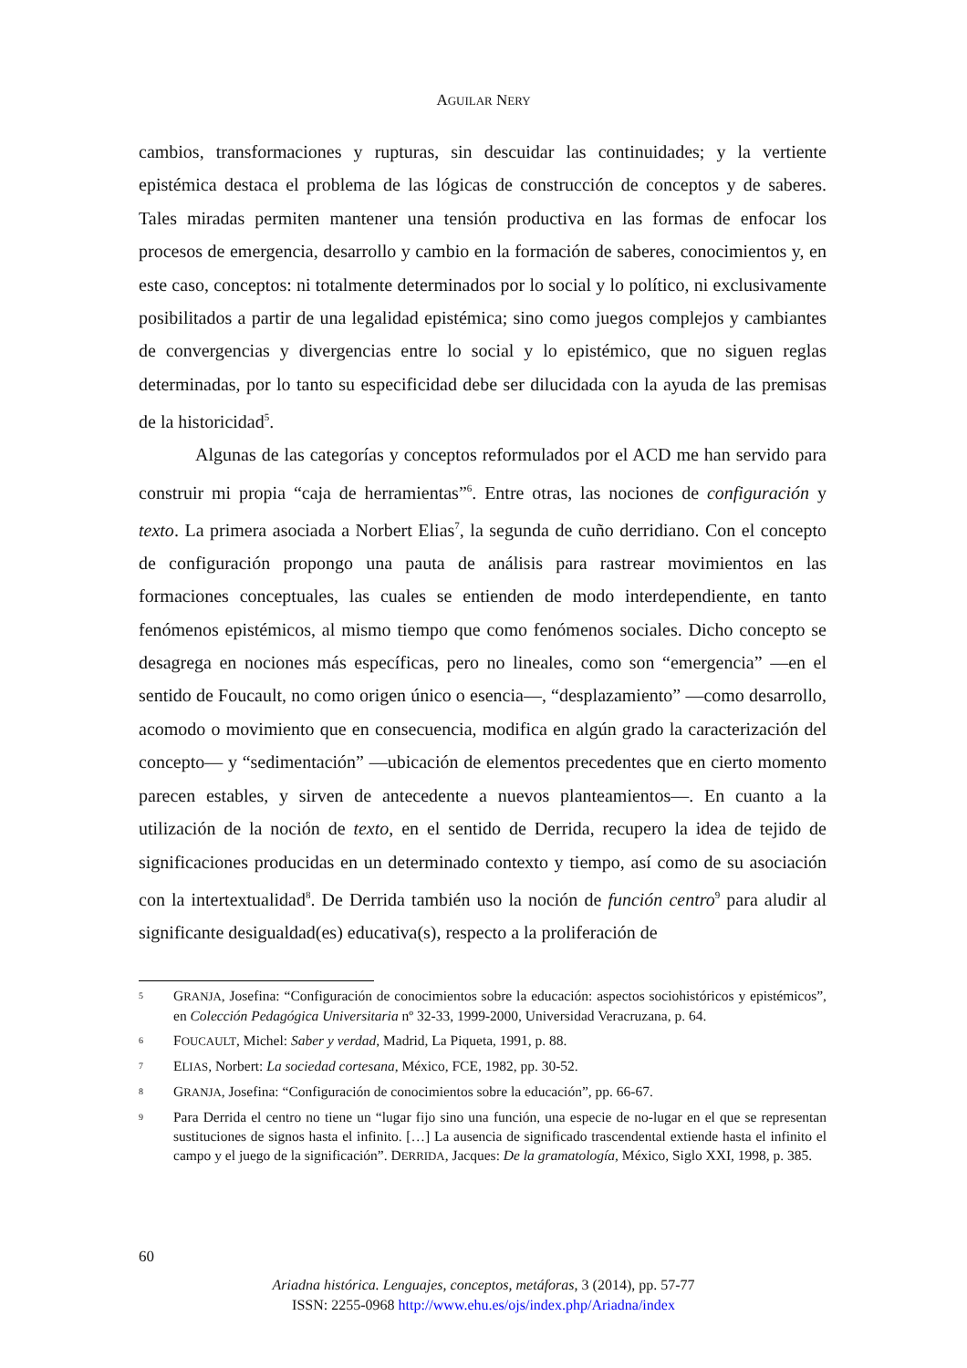AGUILAR NERY
cambios, transformaciones y rupturas, sin descuidar las continuidades; y la vertiente epistémica destaca el problema de las lógicas de construcción de conceptos y de saberes. Tales miradas permiten mantener una tensión productiva en las formas de enfocar los procesos de emergencia, desarrollo y cambio en la formación de saberes, conocimientos y, en este caso, conceptos: ni totalmente determinados por lo social y lo político, ni exclusivamente posibilitados a partir de una legalidad epistémica; sino como juegos complejos y cambiantes de convergencias y divergencias entre lo social y lo epistémico, que no siguen reglas determinadas, por lo tanto su especificidad debe ser dilucidada con la ayuda de las premisas de la historicidad<sup>5</sup>.
Algunas de las categorías y conceptos reformulados por el ACD me han servido para construir mi propia “caja de herramientas”<sup>6</sup>. Entre otras, las nociones de configuración y texto. La primera asociada a Norbert Elias<sup>7</sup>, la segunda de cuño derridiano. Con el concepto de configuración propongo una pauta de análisis para rastrear movimientos en las formaciones conceptuales, las cuales se entienden de modo interdependiente, en tanto fenómenos epistémicos, al mismo tiempo que como fenómenos sociales. Dicho concepto se desagrega en nociones más específicas, pero no lineales, como son “emergencia” —en el sentido de Foucault, no como origen único o esencia—, “desplazamiento” —como desarrollo, acomodo o movimiento que en consecuencia, modifica en algún grado la caracterización del concepto— y “sedimentación” —ubicación de elementos precedentes que en cierto momento parecen estables, y sirven de antecedente a nuevos planteamientos—. En cuanto a la utilización de la noción de texto, en el sentido de Derrida, recupero la idea de tejido de significaciones producidas en un determinado contexto y tiempo, así como de su asociación con la intertextualidad<sup>8</sup>. De Derrida también uso la noción de función centro<sup>9</sup> para aludir al significante desigualdad(es) educativa(s), respecto a la proliferación de
5 GRANJA, Josefina: “Configuración de conocimientos sobre la educación: aspectos sociohistóricos y epistémicos”, en Colección Pedagógica Universitaria nº 32-33, 1999-2000, Universidad Veracruzana, p. 64.
6 FOUCAULT, Michel: Saber y verdad, Madrid, La Piqueta, 1991, p. 88.
7 ELIAS, Norbert: La sociedad cortesana, México, FCE, 1982, pp. 30-52.
8 GRANJA, Josefina: “Configuración de conocimientos sobre la educación”, pp. 66-67.
9 Para Derrida el centro no tiene un “lugar fijo sino una función, una especie de no-lugar en el que se representan sustituciones de signos hasta el infinito. […] La ausencia de significado trascendental extiende hasta el infinito el campo y el juego de la significación”. DERRIDA, Jacques: De la gramatología, México, Siglo XXI, 1998, p. 385.
60
Ariadna histórica. Lenguajes, conceptos, metáforas, 3 (2014), pp. 57-77
ISSN: 2255-0968 http://www.ehu.es/ojs/index.php/Ariadna/index